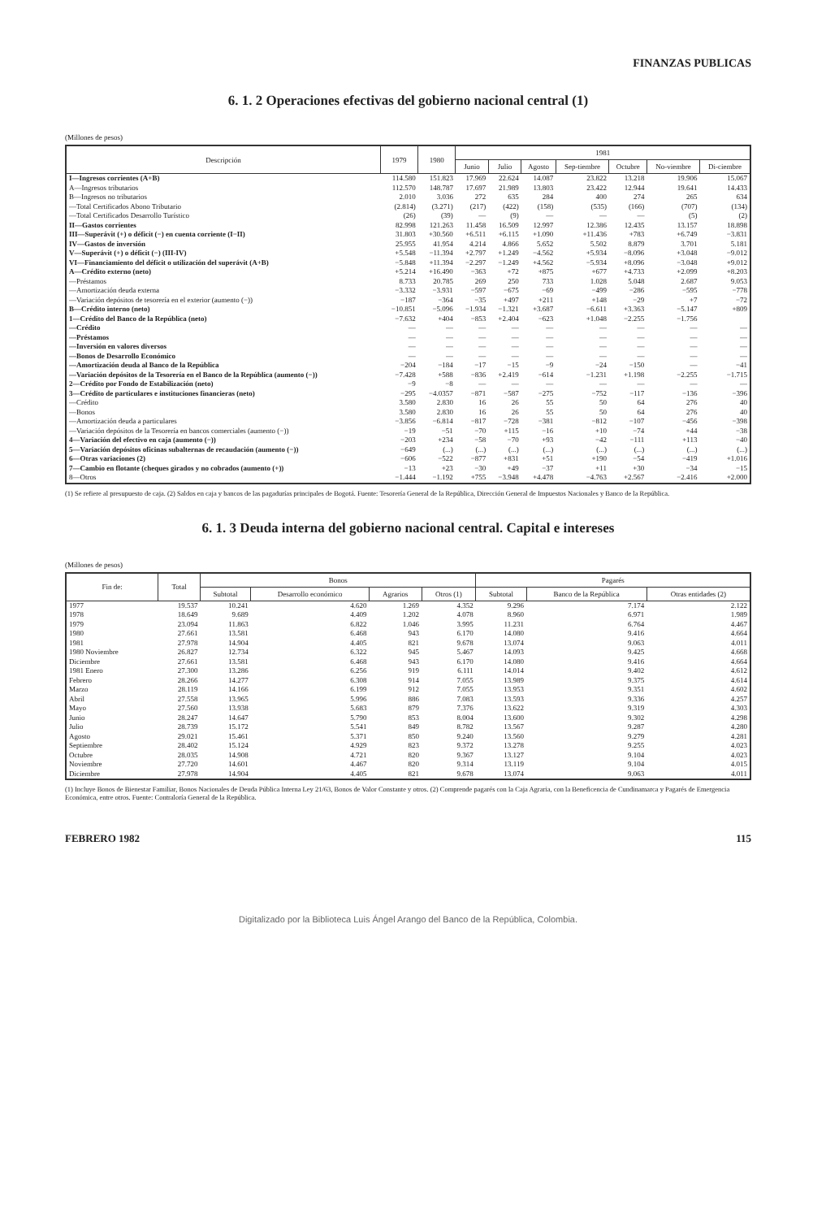FINANZAS PUBLICAS
6. 1. 2 Operaciones efectivas del gobierno nacional central (1)
(Millones de pesos)
| Descripción | 1979 | 1980 | 1981 | | | | | | |
| --- | --- | --- | --- | --- | --- | --- | --- | --- | --- |
| | | | Junio | Julio | Agosto | Sep-tiembre | Octubre | No-viembre | Di-ciembre |
| I—Ingresos corrientes (A+B) | 114.580 | 151.823 | 17.969 | 22.624 | 14.087 | 23.822 | 13.218 | 19.906 | 15.067 |
| A—Ingresos tributarios | 112.570 | 148.787 | 17.697 | 21.989 | 13.803 | 23.422 | 12.944 | 19.641 | 14.433 |
| B—Ingresos no tributarios | 2.010 | 3.036 | 272 | 635 | 284 | 400 | 274 | 265 | 634 |
| —Total Certificados Abono Tributario | (2.814) | (3.271) | (217) | (422) | (158) | (535) | (166) | (707) | (134) |
| —Total Certificados Desarrollo Turístico | (26) | (39) | — | (9) | — | — | — | (5) | (2) |
| II—Gastos corrientes | 82.998 | 121.263 | 11.458 | 16.509 | 12.997 | 12.386 | 12.435 | 13.157 | 18.898 |
| III—Superávit (+) o déficit (−) en cuenta corriente (I−II) | 31.803 | +30.560 | +6.511 | +6.115 | +1.090 | +11.436 | +783 | +6.749 | −3.831 |
| IV—Gastos de inversión | 25.955 | 41.954 | 4.214 | 4.866 | 5.652 | 5.502 | 8.879 | 3.701 | 5.181 |
| V—Superávit (+) o déficit (−) (III-IV) | +5.548 | −11.394 | +2.797 | +1.249 | −4.562 | +5.934 | −8.096 | +3.048 | −9.012 |
| VI—Financiamiento del déficit o utilización del superávit (A+B) | −5.848 | +11.394 | −2.297 | −1.249 | +4.562 | −5.934 | +8.096 | −3.048 | +9.012 |
| A—Crédito externo (neto) | +5.214 | +16.490 | −363 | +72 | +875 | +677 | +4.733 | +2.099 | +8.203 |
| —Préstamos | 8.733 | 20.785 | 269 | 250 | 733 | 1.028 | 5.048 | 2.687 | 9.053 |
| —Amortización deuda externa | −3.332 | −3.931 | −597 | −675 | −69 | −499 | −286 | −595 | −778 |
| —Variación depósitos de tesorería en el exterior (aumento (−)) | −187 | −364 | −35 | +497 | +211 | +148 | −29 | +7 | −72 |
| B—Crédito interno (neto) | −10.851 | −5.096 | −1.934 | −1.321 | +3.687 | −6.611 | +3.363 | −5.147 | +809 |
| 1—Crédito del Banco de la República (neto) | −7.632 | +404 | −853 | +2.404 | −623 | +1.048 | −2.255 | −1.756 | |
| —Crédito | — | — | — | — | — | — | — | — | — |
| —Préstamos | — | — | — | — | — | — | — | — | — |
| —Inversión en valores diversos | — | — | — | — | — | — | — | — | — |
| —Bonos de Desarrollo Económico | — | — | — | — | — | — | — | — | — |
| —Amortización deuda al Banco de la República | −204 | −184 | −17 | −15 | −9 | −24 | −150 | — | −41 |
| —Variación depósitos de la Tesorería en el Banco de la República (aumento (−)) | −7.428 | +588 | −836 | +2.419 | −614 | −1.231 | +1.198 | −2.255 | −1.715 |
| 2—Crédito por Fondo de Estabilización (neto) | −9 | −8 | — | — | — | — | — | — | — |
| 3—Crédito de particulares e instituciones financieras (neto) | −295 | −4.0357 | −871 | −587 | −275 | −752 | −117 | −136 | −396 |
| —Crédito | 3.580 | 2.830 | 16 | 26 | 55 | 50 | 64 | 276 | 40 |
| —Bonos | 3.580 | 2.830 | 16 | 26 | 55 | 50 | 64 | 276 | 40 |
| —Amortización deuda a particulares | −3.856 | −6.814 | −817 | −728 | −381 | −812 | −107 | −456 | −398 |
| —Variación depósitos de la Tesorería en bancos comerciales (aumento (−)) | −19 | −51 | −70 | +115 | −16 | +10 | −74 | +44 | −38 |
| 4—Variación del efectivo en caja (aumento (−)) | −203 | +234 | −58 | −70 | +93 | −42 | −111 | +113 | −40 |
| 5—Variación depósitos oficinas subalternas de recaudación (aumento (−)) | −649 | (...) | (...) | (...) | (...) | (...) | (...) | (...) | (...) |
| 6—Otras variaciones (2) | −606 | −522 | −877 | +831 | +51 | +190 | −54 | −419 | +1.016 |
| 7—Cambio en flotante (cheques girados y no cobrados (aumento (+)) | −13 | +23 | −30 | +49 | −37 | +11 | +30 | −34 | −15 |
| 8—Otros | −1.444 | −1.192 | +755 | −3.948 | +4.478 | −4.763 | +2.567 | −2.416 | +2.000 |
(1) Se refiere al presupuesto de caja. (2) Saldos en caja y bancos de las pagadurías principales de Bogotá. Fuente: Tesorería General de la República, Dirección General de Impuestos Nacionales y Banco de la República.
6. 1. 3 Deuda interna del gobierno nacional central. Capital e intereses
(Millones de pesos)
| Fin de: | Total | Bonos | | | | Pagarés | | |
| --- | --- | --- | --- | --- | --- | --- | --- | --- |
| | | Subtotal | Desarrollo económico | Agrarios | Otros (1) | Subtotal | Banco de la República | Otras entidades (2) |
| 1977 | 19.537 | 10.241 | 4.620 | 1.269 | 4.352 | 9.296 | 7.174 | 2.122 |
| 1978 | 18.649 | 9.689 | 4.409 | 1.202 | 4.078 | 8.960 | 6.971 | 1.989 |
| 1979 | 23.094 | 11.863 | 6.822 | 1.046 | 3.995 | 11.231 | 6.764 | 4.467 |
| 1980 | 27.661 | 13.581 | 6.468 | 943 | 6.170 | 14.080 | 9.416 | 4.664 |
| 1981 | 27.978 | 14.904 | 4.405 | 821 | 9.678 | 13.074 | 9.063 | 4.011 |
| 1980 Noviembre | 26.827 | 12.734 | 6.322 | 945 | 5.467 | 14.093 | 9.425 | 4.668 |
| Diciembre | 27.661 | 13.581 | 6.468 | 943 | 6.170 | 14.080 | 9.416 | 4.664 |
| 1981 Enero | 27.300 | 13.286 | 6.256 | 919 | 6.111 | 14.014 | 9.402 | 4.612 |
| Febrero | 28.266 | 14.277 | 6.308 | 914 | 7.055 | 13.989 | 9.375 | 4.614 |
| Marzo | 28.119 | 14.166 | 6.199 | 912 | 7.055 | 13.953 | 9.351 | 4.602 |
| Abril | 27.558 | 13.965 | 5.996 | 886 | 7.083 | 13.593 | 9.336 | 4.257 |
| Mayo | 27.560 | 13.938 | 5.683 | 879 | 7.376 | 13.622 | 9.319 | 4.303 |
| Junio | 28.247 | 14.647 | 5.790 | 853 | 8.004 | 13.600 | 9.302 | 4.298 |
| Julio | 28.739 | 15.172 | 5.541 | 849 | 8.782 | 13.567 | 9.287 | 4.280 |
| Agosto | 29.021 | 15.461 | 5.371 | 850 | 9.240 | 13.560 | 9.279 | 4.281 |
| Septiembre | 28.402 | 15.124 | 4.929 | 823 | 9.372 | 13.278 | 9.255 | 4.023 |
| Octubre | 28.035 | 14.908 | 4.721 | 820 | 9.367 | 13.127 | 9.104 | 4.023 |
| Noviembre | 27.720 | 14.601 | 4.467 | 820 | 9.314 | 13.119 | 9.104 | 4.015 |
| Diciembre | 27.978 | 14.904 | 4.405 | 821 | 9.678 | 13.074 | 9.063 | 4.011 |
(1) Incluye Bonos de Bienestar Familiar, Bonos Nacionales de Deuda Pública Interna Ley 21/63, Bonos de Valor Constante y otros. (2) Comprende pagarés con la Caja Agraria, con la Beneficencia de Cundinamarca y Pagarés de Emergencia Económica, entre otros. Fuente: Contraloría General de la República.
FEBRERO 1982 115
Digitalizado por la Biblioteca Luis Ángel Arango del Banco de la República, Colombia.